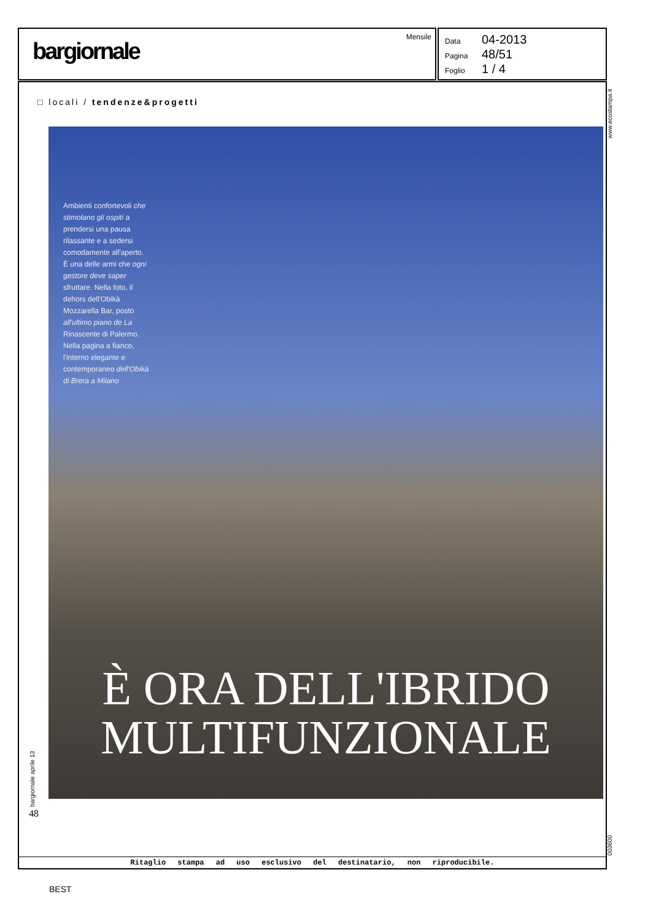bargiornale
Mensile
Data 04-2013
Pagina 48/51
Foglio 1 / 4
www.ecostampa.it
□ locali / tendenze&progetti
Ambienti confortevoli che stimolano gli ospiti a prendersi una pausa rilassante e a sedersi comodamente all'aperto. È una delle armi che ogni gestore deve saper sfruttare. Nella foto, il dehors dell'Obikà Mozzarella Bar, posto all'ultimo piano de La Rinascente di Palermo. Nella pagina a fianco, l'interno elegante e contemporaneo dell'Obikà di Brera a Milano
È ORA DELL'IBRIDO MULTIFUNZIONALE
bargiornale aprile 13
48
Ritaglio stampa ad uso esclusivo del destinatario, non riproducibile.
003600
BEST